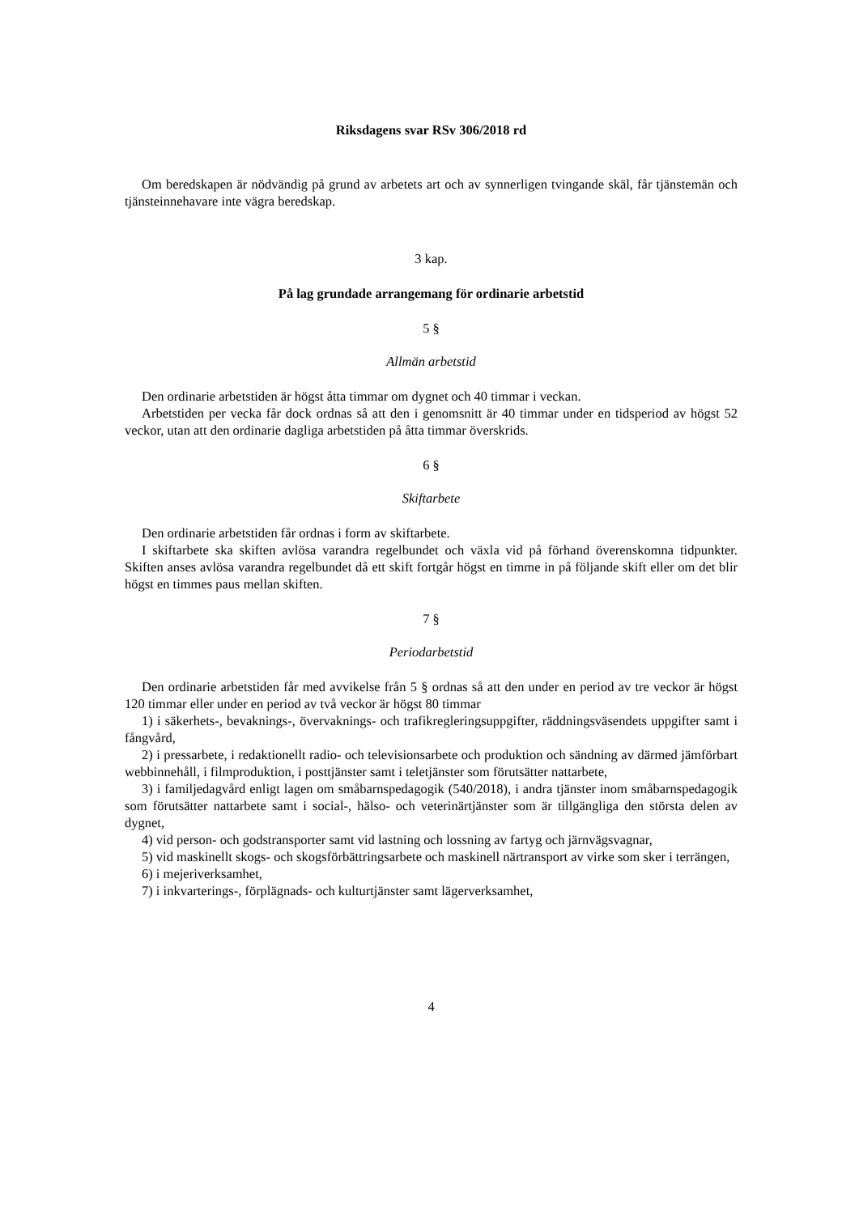Riksdagens svar RSv 306/2018 rd
Om beredskapen är nödvändig på grund av arbetets art och av synnerligen tvingande skäl, får tjänstemän och tjänsteinnehavare inte vägra beredskap.
3 kap.
På lag grundade arrangemang för ordinarie arbetstid
5 §
Allmän arbetstid
Den ordinarie arbetstiden är högst åtta timmar om dygnet och 40 timmar i veckan.
Arbetstiden per vecka får dock ordnas så att den i genomsnitt är 40 timmar under en tidsperiod av högst 52 veckor, utan att den ordinarie dagliga arbetstiden på åtta timmar överskrids.
6 §
Skiftarbete
Den ordinarie arbetstiden får ordnas i form av skiftarbete.
I skiftarbete ska skiften avlösa varandra regelbundet och växla vid på förhand överenskomna tidpunkter. Skiften anses avlösa varandra regelbundet då ett skift fortgår högst en timme in på följande skift eller om det blir högst en timmes paus mellan skiften.
7 §
Periodarbetstid
Den ordinarie arbetstiden får med avvikelse från 5 § ordnas så att den under en period av tre veckor är högst 120 timmar eller under en period av två veckor är högst 80 timmar
1) i säkerhets-, bevaknings-, övervaknings- och trafikregleringsuppgifter, räddningsväsendets uppgifter samt i fångvård,
2) i pressarbete, i redaktionellt radio- och televisionsarbete och produktion och sändning av därmed jämförbart webbinnehåll, i filmproduktion, i posttjänster samt i teletjänster som förutsätter nattarbete,
3) i familjedagvård enligt lagen om småbarnspedagogik (540/2018), i andra tjänster inom småbarnspedagogik som förutsätter nattarbete samt i social-, hälso- och veterinärtjänster som är tillgängliga den största delen av dygnet,
4) vid person- och godstransporter samt vid lastning och lossning av fartyg och järnvägsvagnar,
5) vid maskinellt skogs- och skogsförbättringsarbete och maskinell närtransport av virke som sker i terrängen,
6) i mejeriverksamhet,
7) i inkvarterings-, förplägnads- och kulturtjänster samt lägerverksamhet,
4